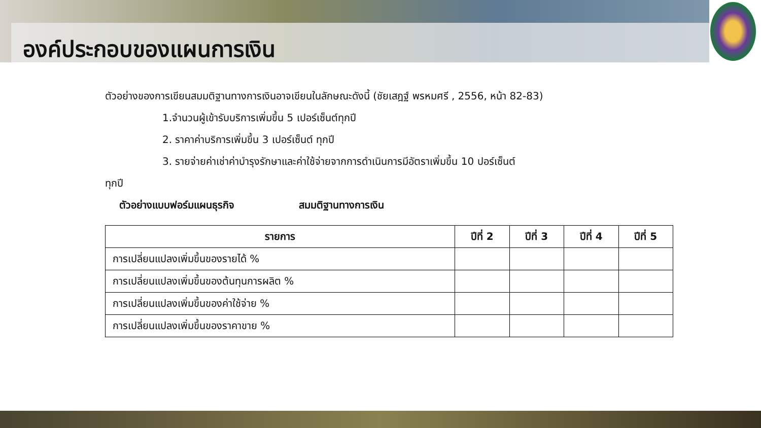องค์ประกอบของแผนการเงิน
ตัวอย่างของการเขียนสมมติฐานทางการเงินอาจเขียนในลักษณะดังนี้ (ชัยเสฎฐ์ พรหมศรี , 2556, หน้า 82-83)
1.จำนวนผู้เข้ารับบริการเพิ่มขึ้น 5 เปอร์เซ็นต์ทุกปี
2. ราคาค่าบริการเพิ่มขึ้น 3 เปอร์เซ็นต์ ทุกปี
3. รายจ่ายค่าเช่าค่าบำรุงรักษาและค่าใช้จ่ายจากการดำเนินการมีอัตราเพิ่มขึ้น 10 ปอร์เซ็นต์
ทุกปี
ตัวอย่างแบบฟอร์มแผนธุรกิจ สมมติฐานทางการเงิน
| รายการ | ปีที่ 2 | ปีที่ 3 | ปีที่ 4 | ปีที่ 5 |
| --- | --- | --- | --- | --- |
| การเปลี่ยนแปลงเพิ่มขึ้นของรายได้ % | | | | |
| การเปลี่ยนแปลงเพิ่มขึ้นของต้นทุนการผลิต % | | | | |
| การเปลี่ยนแปลงเพิ่มขึ้นของค่าใช้จ่าย % | | | | |
| การเปลี่ยนแปลงเพิ่มขึ้นของราคาขาย % | | | | |